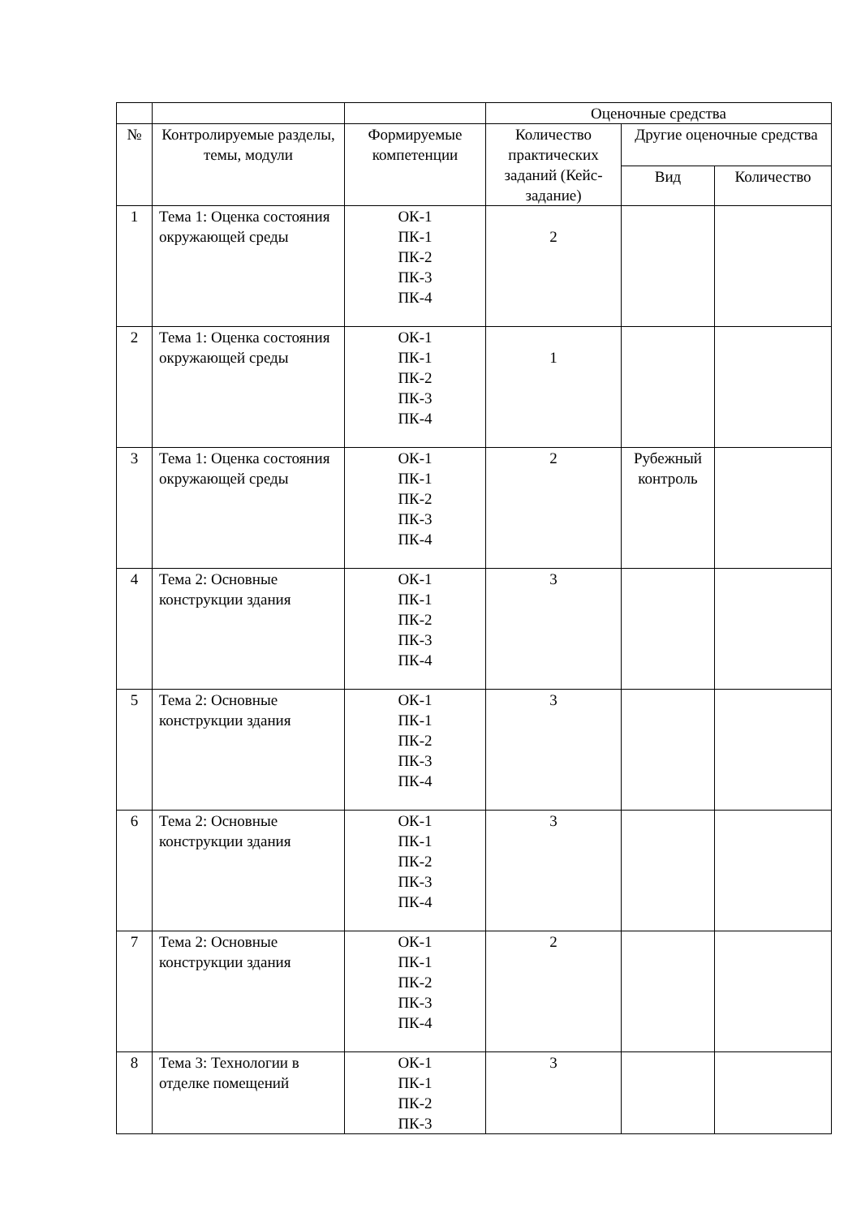| | | | Оценочные средства | | |
| № | Контролируемые разделы, темы, модули | Формируемые компетенции | Количество практических заданий (Кейс-задание) | Другие оценочные средства | |
| | | | | Вид | Количество |
| 1 | Тема 1: Оценка состояния окружающей среды | ОК-1 ПК-1 ПК-2 ПК-3 ПК-4 | 2 | | |
| 2 | Тема 1: Оценка состояния окружающей среды | ОК-1 ПК-1 ПК-2 ПК-3 ПК-4 | 1 | | |
| 3 | Тема 1: Оценка состояния окружающей среды | ОК-1 ПК-1 ПК-2 ПК-3 ПК-4 | 2 | Рубежный контроль | |
| 4 | Тема 2: Основные конструкции здания | ОК-1 ПК-1 ПК-2 ПК-3 ПК-4 | 3 | | |
| 5 | Тема 2: Основные конструкции здания | ОК-1 ПК-1 ПК-2 ПК-3 ПК-4 | 3 | | |
| 6 | Тема 2: Основные конструкции здания | ОК-1 ПК-1 ПК-2 ПК-3 ПК-4 | 3 | | |
| 7 | Тема 2: Основные конструкции здания | ОК-1 ПК-1 ПК-2 ПК-3 ПК-4 | 2 | | |
| 8 | Тема 3: Технологии в отделке помещений | ОК-1 ПК-1 ПК-2 ПК-3 | 3 | | |